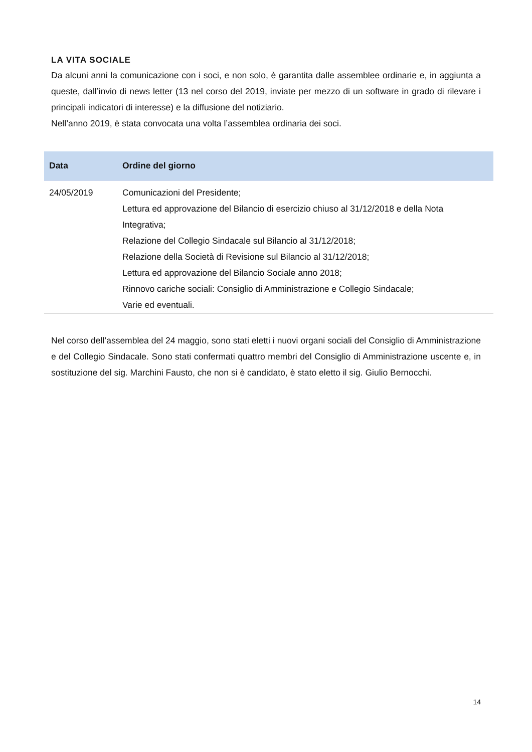LA VITA SOCIALE
Da alcuni anni la comunicazione con i soci, e non solo, è garantita dalle assemblee ordinarie e, in aggiunta a queste, dall’invio di news letter (13 nel corso del 2019, inviate per mezzo di un software in grado di rilevare i principali indicatori di interesse) e la diffusione del notiziario.
Nell’anno 2019, è stata convocata una volta l’assemblea ordinaria dei soci.
| Data | Ordine del giorno |
| --- | --- |
| 24/05/2019 | Comunicazioni del Presidente; Lettura ed approvazione del Bilancio di esercizio chiuso al 31/12/2018 e della Nota Integrativa; Relazione del Collegio Sindacale sul Bilancio al 31/12/2018; Relazione della Società di Revisione sul Bilancio al 31/12/2018; Lettura ed approvazione del Bilancio Sociale anno 2018; Rinnovo cariche sociali: Consiglio di Amministrazione e Collegio Sindacale; Varie ed eventuali. |
Nel corso dell’assemblea del 24 maggio, sono stati eletti i nuovi organi sociali del Consiglio di Amministrazione e del Collegio Sindacale. Sono stati confermati quattro membri del Consiglio di Amministrazione uscente e, in sostituzione del sig. Marchini Fausto, che non si è candidato, è stato eletto il sig. Giulio Bernocchi.
14